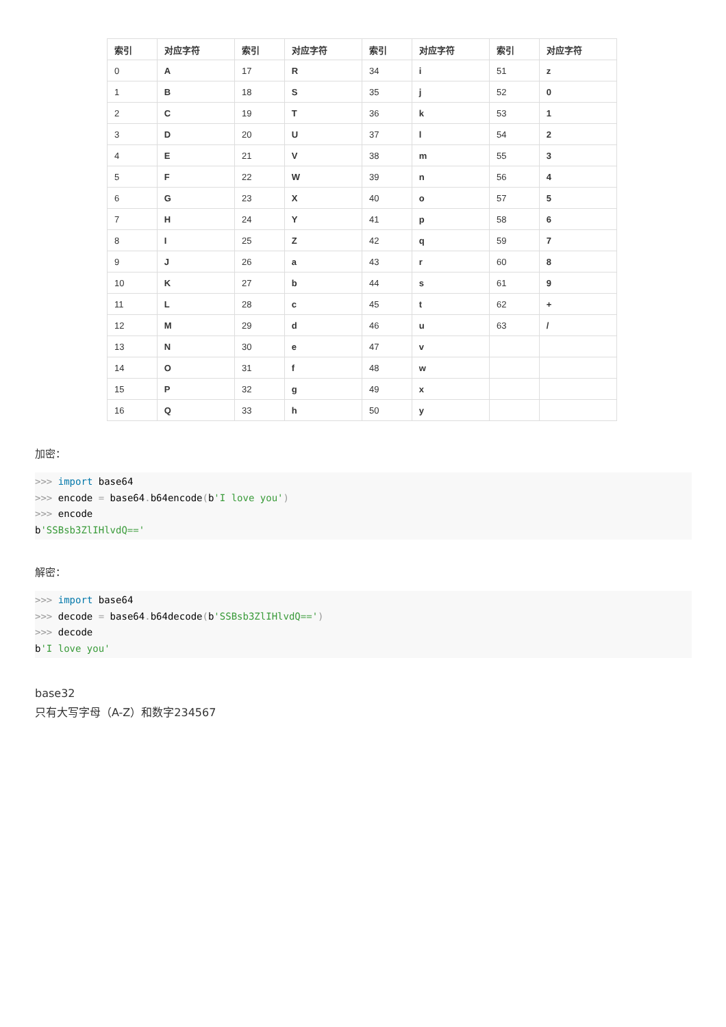| 索引 | 对应字符 | 索引 | 对应字符 | 索引 | 对应字符 | 索引 | 对应字符 |
| --- | --- | --- | --- | --- | --- | --- | --- |
| 0 | A | 17 | R | 34 | i | 51 | z |
| 1 | B | 18 | S | 35 | j | 52 | 0 |
| 2 | C | 19 | T | 36 | k | 53 | 1 |
| 3 | D | 20 | U | 37 | l | 54 | 2 |
| 4 | E | 21 | V | 38 | m | 55 | 3 |
| 5 | F | 22 | W | 39 | n | 56 | 4 |
| 6 | G | 23 | X | 40 | o | 57 | 5 |
| 7 | H | 24 | Y | 41 | p | 58 | 6 |
| 8 | I | 25 | Z | 42 | q | 59 | 7 |
| 9 | J | 26 | a | 43 | r | 60 | 8 |
| 10 | K | 27 | b | 44 | s | 61 | 9 |
| 11 | L | 28 | c | 45 | t | 62 | + |
| 12 | M | 29 | d | 46 | u | 63 | / |
| 13 | N | 30 | e | 47 | v | | |
| 14 | O | 31 | f | 48 | w | | |
| 15 | P | 32 | g | 49 | x | | |
| 16 | Q | 33 | h | 50 | y | | |
加密：
>>> import base64
>>> encode = base64. b64encode(b'I love you')
>>> encode
b'SSBsb3ZlIHlvdQ=='
解密：
>>> import base64
>>> decode = base64. b64decode(b'SSBsb3ZlIHlvdQ==')
>>> decode
b'I love you'
base32
只有大写字母（A-Z）和数字234567